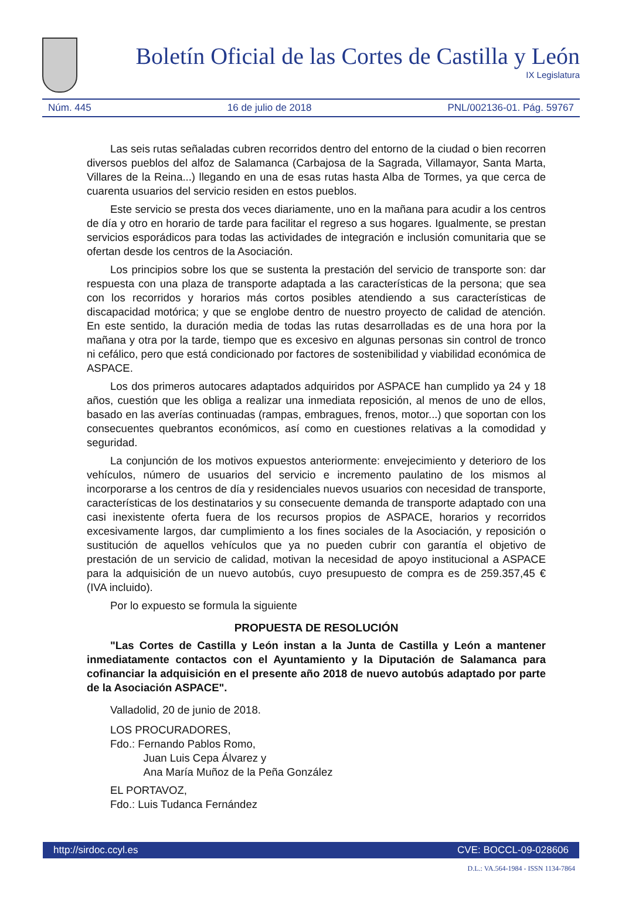Boletín Oficial de las Cortes de Castilla y León
IX Legislatura
Núm. 445 16 de julio de 2018 PNL/002136-01. Pág. 59767
Las seis rutas señaladas cubren recorridos dentro del entorno de la ciudad o bien recorren diversos pueblos del alfoz de Salamanca (Carbajosa de la Sagrada, Villamayor, Santa Marta, Villares de la Reina...) llegando en una de esas rutas hasta Alba de Tormes, ya que cerca de cuarenta usuarios del servicio residen en estos pueblos.
Este servicio se presta dos veces diariamente, uno en la mañana para acudir a los centros de día y otro en horario de tarde para facilitar el regreso a sus hogares. Igualmente, se prestan servicios esporádicos para todas las actividades de integración e inclusión comunitaria que se ofertan desde los centros de la Asociación.
Los principios sobre los que se sustenta la prestación del servicio de transporte son: dar respuesta con una plaza de transporte adaptada a las características de la persona; que sea con los recorridos y horarios más cortos posibles atendiendo a sus características de discapacidad motórica; y que se englobe dentro de nuestro proyecto de calidad de atención. En este sentido, la duración media de todas las rutas desarrolladas es de una hora por la mañana y otra por la tarde, tiempo que es excesivo en algunas personas sin control de tronco ni cefálico, pero que está condicionado por factores de sostenibilidad y viabilidad económica de ASPACE.
Los dos primeros autocares adaptados adquiridos por ASPACE han cumplido ya 24 y 18 años, cuestión que les obliga a realizar una inmediata reposición, al menos de uno de ellos, basado en las averías continuadas (rampas, embragues, frenos, motor...) que soportan con los consecuentes quebrantos económicos, así como en cuestiones relativas a la comodidad y seguridad.
La conjunción de los motivos expuestos anteriormente: envejecimiento y deterioro de los vehículos, número de usuarios del servicio e incremento paulatino de los mismos al incorporarse a los centros de día y residenciales nuevos usuarios con necesidad de transporte, características de los destinatarios y su consecuente demanda de transporte adaptado con una casi inexistente oferta fuera de los recursos propios de ASPACE, horarios y recorridos excesivamente largos, dar cumplimiento a los fines sociales de la Asociación, y reposición o sustitución de aquellos vehículos que ya no pueden cubrir con garantía el objetivo de prestación de un servicio de calidad, motivan la necesidad de apoyo institucional a ASPACE para la adquisición de un nuevo autobús, cuyo presupuesto de compra es de 259.357,45 € (IVA incluido).
Por lo expuesto se formula la siguiente
PROPUESTA DE RESOLUCIÓN
"Las Cortes de Castilla y León instan a la Junta de Castilla y León a mantener inmediatamente contactos con el Ayuntamiento y la Diputación de Salamanca para cofinanciar la adquisición en el presente año 2018 de nuevo autobús adaptado por parte de la Asociación ASPACE".
Valladolid, 20 de junio de 2018.
LOS PROCURADORES,
Fdo.: Fernando Pablos Romo,
Juan Luis Cepa Álvarez y
Ana María Muñoz de la Peña González
EL PORTAVOZ,
Fdo.: Luis Tudanca Fernández
http://sirdoc.ccyl.es CVE: BOCCL-09-028606
D.L.: VA.564-1984 - ISSN 1134-7864